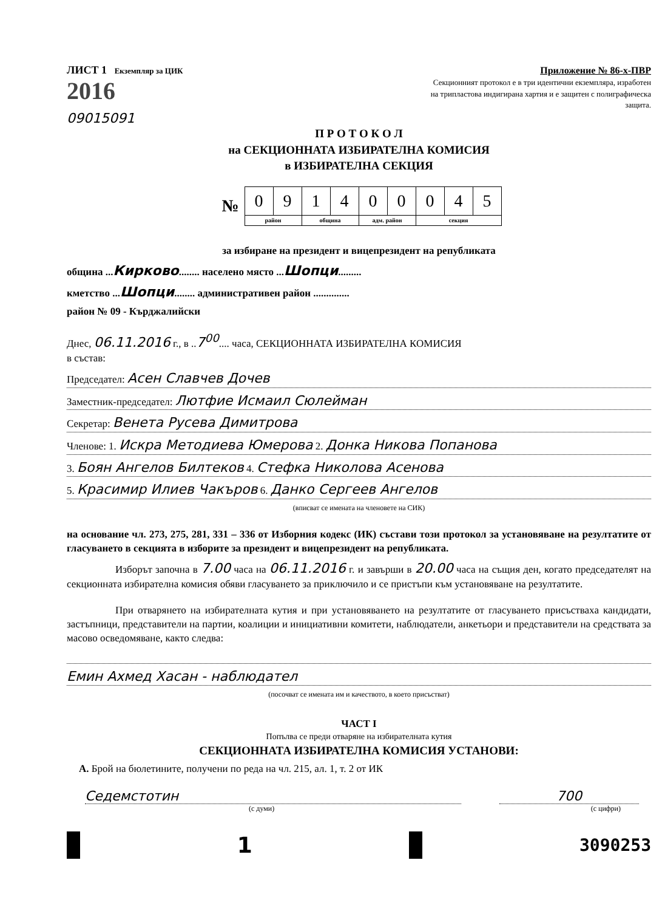ЛИСТ 1 Екземпляр за ЦИК
2016
Приложение № 86-х-ПВР
Секционният протокол е в три идентични екземпляра, изработен
на трипластова индигирана хартия и е защитен с полиграфическа
защита.
09015091
П Р О Т О К О Л
на СЕКЦИОННАТА ИЗБИРАТЕЛНА КОМИСИЯ
в ИЗБИРАТЕЛНА СЕКЦИЯ
| № | 0 | 9 | 1 | 4 | 0 | 0 | 0 | 4 | 5 |
| | район | | община | | адм. район | | секция | | |
за избиране на президент и вицепрезидент на републиката
община ...Кирково........ населено място ...Шопци.........
кметство ...Шопци........ административен район ..............
район № 09 - Кърджалийски
Днес, 06.11.2016 г., в ..7<sup>00</sup>.... часа, СЕКЦИОННАТА ИЗБИРАТЕЛНА КОМИСИЯ
в състав:
Председател: Асен Славчев Дочев
Заместник-председател: Лютфие Исмаил Сюлейман
Секретар: Венета Русева Димитрова
Членове: 1. Искра Методиева Юмерова 2. Донка Никова Попанова
3. Боян Ангелов Билтеков 4. Стефка Николова Асенова
5. Красимир Илиев Чакъров 6. Данко Сергеев Ангелов
(вписват се имената на членовете на СИК)
на основание чл. 273, 275, 281, 331 – 336 от Изборния кодекс (ИК) състави този протокол за установяване на резултатите от гласуването в секцията в изборите за президент и вицепрезидент на републиката.
Изборът започна в 7.00 часа на 06.11.2016 г. и завърши в 20.00 часа на същия ден, когато председателят на секционната избирателна комисия обяви гласуването за приключило и се пристъпи към установяване на резултатите.
При отварянето на избирателната кутия и при установяването на резултатите от гласуването присъстваха кандидати, застъпници, представители на партии, коалиции и инициативни комитети, наблюдатели, анкетьори и представители на средствата за масово осведомяване, както следва:
Емин Ахмед Хасан - наблюдател
(посочват се имената им и качеството, в което присъстват)
ЧАСТ I
Попълва се преди отваряне на избирателната кутия
СЕКЦИОННАТА ИЗБИРАТЕЛНА КОМИСИЯ УСТАНОВИ:
А. Брой на бюлетините, получени по реда на чл. 215, ал. 1, т. 2 от ИК
Седемстотин 700
(с думи) (с цифри)
1
3090253